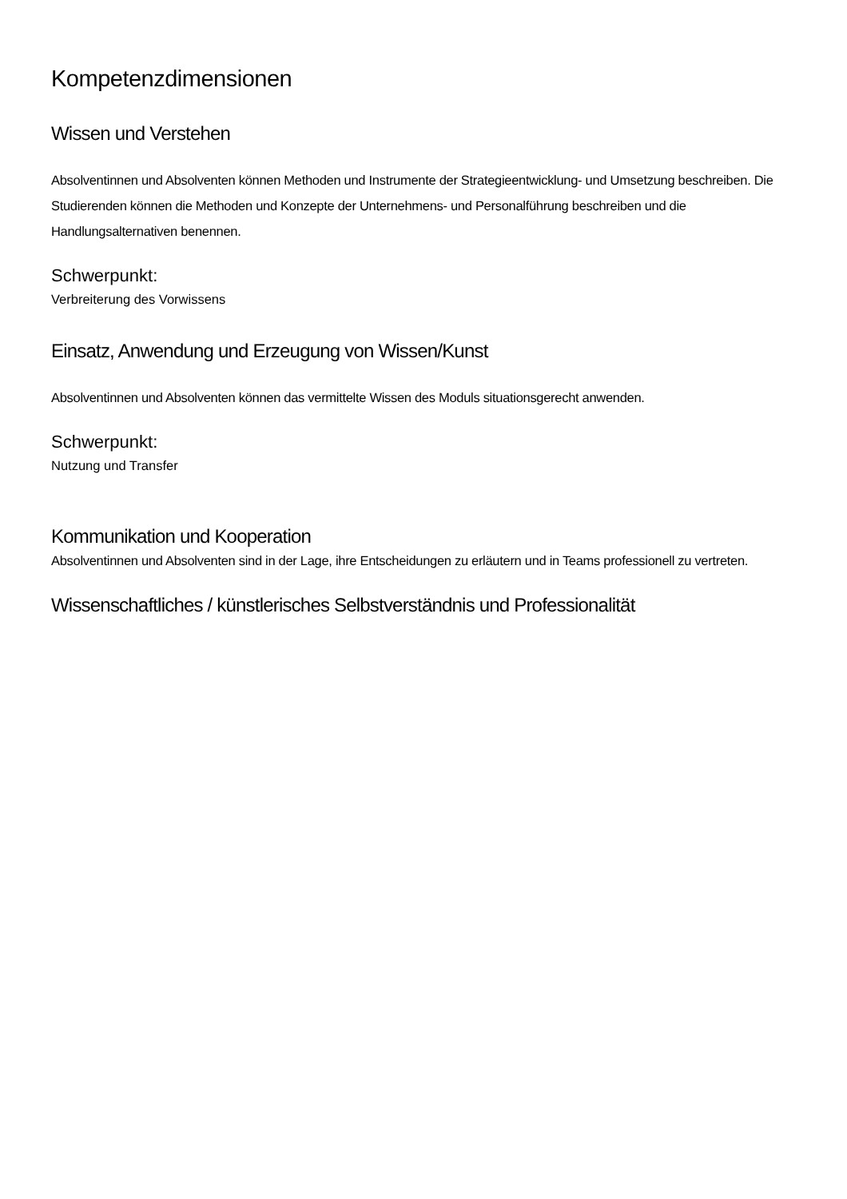Kompetenzdimensionen
Wissen und Verstehen
Absolventinnen und Absolventen können Methoden und Instrumente der Strategieentwicklung- und Umsetzung beschreiben. Die Studierenden können die Methoden und Konzepte der Unternehmens- und Personalführung beschreiben und die Handlungsalternativen benennen.
Schwerpunkt:
Verbreiterung des Vorwissens
Einsatz, Anwendung und Erzeugung von Wissen/Kunst
Absolventinnen und Absolventen können das vermittelte Wissen des Moduls situationsgerecht anwenden.
Schwerpunkt:
Nutzung und Transfer
Kommunikation und Kooperation
Absolventinnen und Absolventen sind in der Lage, ihre Entscheidungen zu erläutern und in Teams professionell zu vertreten.
Wissenschaftliches / künstlerisches Selbstverständnis und Professionalität